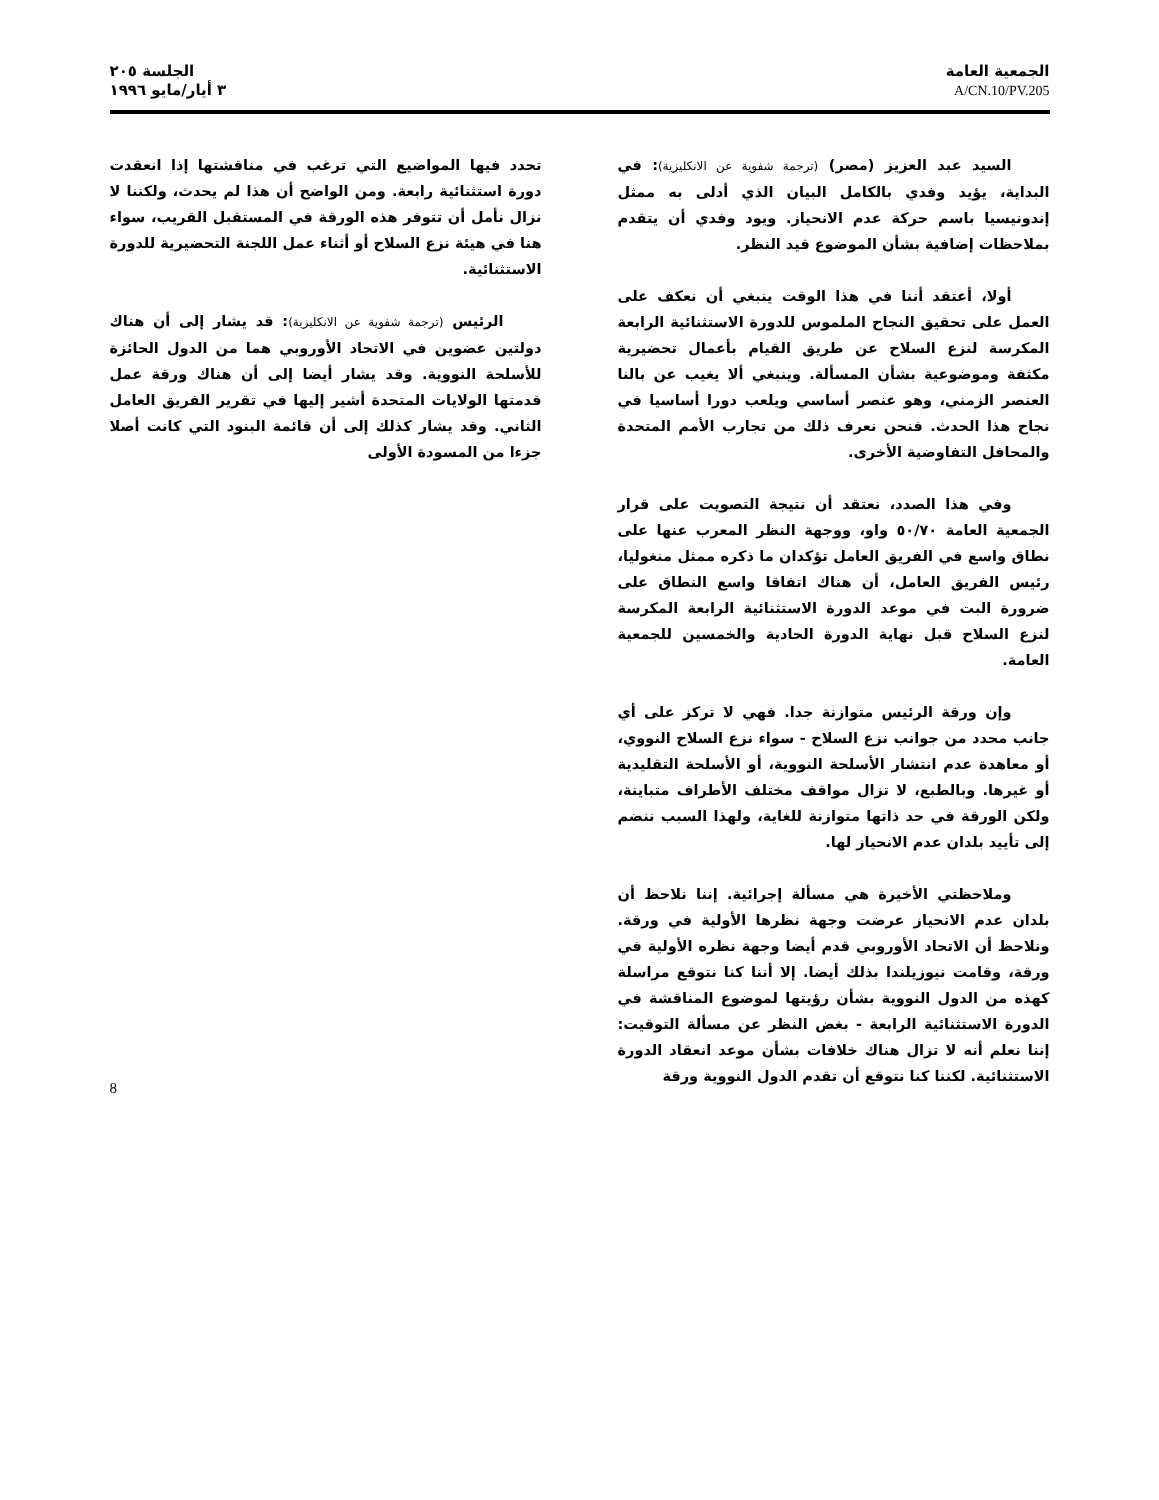الجمعية العامة
A/CN.10/PV.205
الجلسة ٢٠٥
٣ أيار/مايو ١٩٩٦
السيد عبد العزيز (مصر) (ترجمة شفوية عن الانكليزية): في البداية، يؤيد وفدي بالكامل البيان الذي أدلى به ممثل إندونيسيا باسم حركة عدم الانحياز. ويود وفدي أن يتقدم بملاحظات إضافية بشأن الموضوع قيد النظر.
أولا، أعتقد أننا في هذا الوقت ينبغي أن نعكف على العمل على تحقيق النجاح الملموس للدورة الاستثنائية الرابعة المكرسة لنزع السلاح عن طريق القيام بأعمال تحضيرية مكثفة وموضوعية بشأن المسألة. وينبغي ألا يغيب عن بالنا العنصر الزمني، وهو عنصر أساسي ويلعب دورا أساسيا في نجاح هذا الحدث. فنحن نعرف ذلك من تجارب الأمم المتحدة والمحافل التفاوضية الأخرى.
وفي هذا الصدد، نعتقد أن نتيجة التصويت على قرار الجمعية العامة ٥٠/٧٠ واو، ووجهة النظر المعرب عنها على نطاق واسع في الفريق العامل تؤكدان ما ذكره ممثل منغوليا، رئيس الفريق العامل، أن هناك اتفاقا واسع النطاق على ضرورة البت في موعد الدورة الاستثنائية الرابعة المكرسة لنزع السلاح قبل نهاية الدورة الحادية والخمسين للجمعية العامة.
وإن ورقة الرئيس متوازنة جدا. فهي لا تركز على أي جانب محدد من جوانب نزع السلاح - سواء نزع السلاح النووي، أو معاهدة عدم انتشار الأسلحة النووية، أو الأسلحة التقليدية أو غيرها. وبالطبع، لا تزال مواقف مختلف الأطراف متباينة، ولكن الورقة في حد ذاتها متوازنة للغاية، ولهذا السبب ننضم إلى تأييد بلدان عدم الانحياز لها.
وملاحظتي الأخيرة هي مسألة إجرائية. إننا نلاحظ أن بلدان عدم الانحياز عرضت وجهة نظرها الأولية في ورقة. ونلاحظ أن الاتحاد الأوروبي قدم أيضا وجهة نظره الأولية في ورقة، وقامت نيوزيلندا بذلك أيضا. إلا أننا كنا نتوقع مراسلة كهذه من الدول النووية بشأن رؤيتها لموضوع المناقشة في الدورة الاستثنائية الرابعة - بغض النظر عن مسألة التوقيت: إننا نعلم أنه لا تزال هناك خلافات بشأن موعد انعقاد الدورة الاستثنائية. لكننا كنا نتوقع أن تقدم الدول النووية ورقة
تحدد فيها المواضيع التي ترغب في مناقشتها إذا انعقدت دورة استثنائية رابعة. ومن الواضح أن هذا لم يحدث، ولكننا لا نزال نأمل أن تتوفر هذه الورقة في المستقبل القريب، سواء هنا في هيئة نزع السلاح أو أثناء عمل اللجنة التحضيرية للدورة الاستثنائية.
الرئيس (ترجمة شفوية عن الانكليزية): قد يشار إلى أن هناك دولتين عضوين في الاتحاد الأوروبي هما من الدول الحائزة للأسلحة النووية. وقد يشار أيضا إلى أن هناك ورقة عمل قدمتها الولايات المتحدة أشير إليها في تقرير الفريق العامل الثاني. وقد يشار كذلك إلى أن قائمة البنود التي كانت أصلا جزءا من المسودة الأولى
8